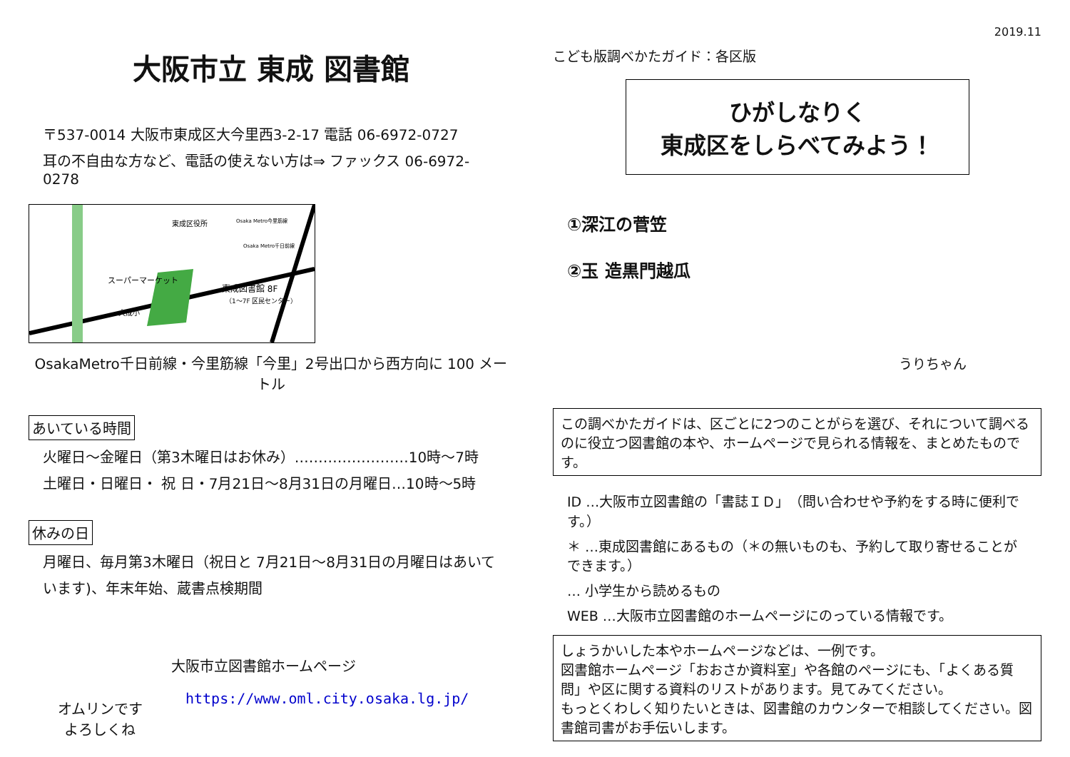大阪市立 東成 図書館
〒537-0014 大阪市東成区大今里西3-2-17 電話 06-6972-0727
耳の不自由な方など、電話の使えない方は⇒ ファックス 06-6972-0278
東成区役所
東成図書館 8F
（1～7F 区民センター）
スーパーマーケット
大成小
Osaka Metro今里筋線
Osaka Metro千日前線
OsakaMetro千日前線・今里筋線「今里」2号出口から西方向に 100 メートル
あいている時間
火曜日～金曜日（第3木曜日はお休み）……………………10時～7時
土曜日・日曜日・ 祝 日・7月21日～8月31日の月曜日…10時～5時
休みの日
月曜日、毎月第3木曜日（祝日と 7月21日～8月31日の月曜日はあいて
います)、年末年始、蔵書点検期間
オムリンです
よろしくね
大阪市立図書館ホームページ
https://www.oml.city.osaka.lg.jp/
2019.11
こども版調べかたガイド：各区版
ひがしなりく
東成区をしらべてみよう！
①深江の菅笠
②玉 造黒門越瓜
うりちゃん
この調べかたガイドは、区ごとに2つのことがらを選び、それについて調べるのに役立つ図書館の本や、ホームページで見られる情報を、まとめたものです。
ID …大阪市立図書館の「書誌ＩＤ」（問い合わせや予約をする時に便利です。）
＊ …東成図書館にあるもの（＊の無いものも、予約して取り寄せることができます。）
… 小学生から読めるもの
WEB …大阪市立図書館のホームページにのっている情報です。
しょうかいした本やホームページなどは、一例です。
図書館ホームページ「おおさか資料室」や各館のページにも、「よくある質問」や区に関する資料のリストがあります。見てみてください。
もっとくわしく知りたいときは、図書館のカウンターで相談してください。図書館司書がお手伝いします。